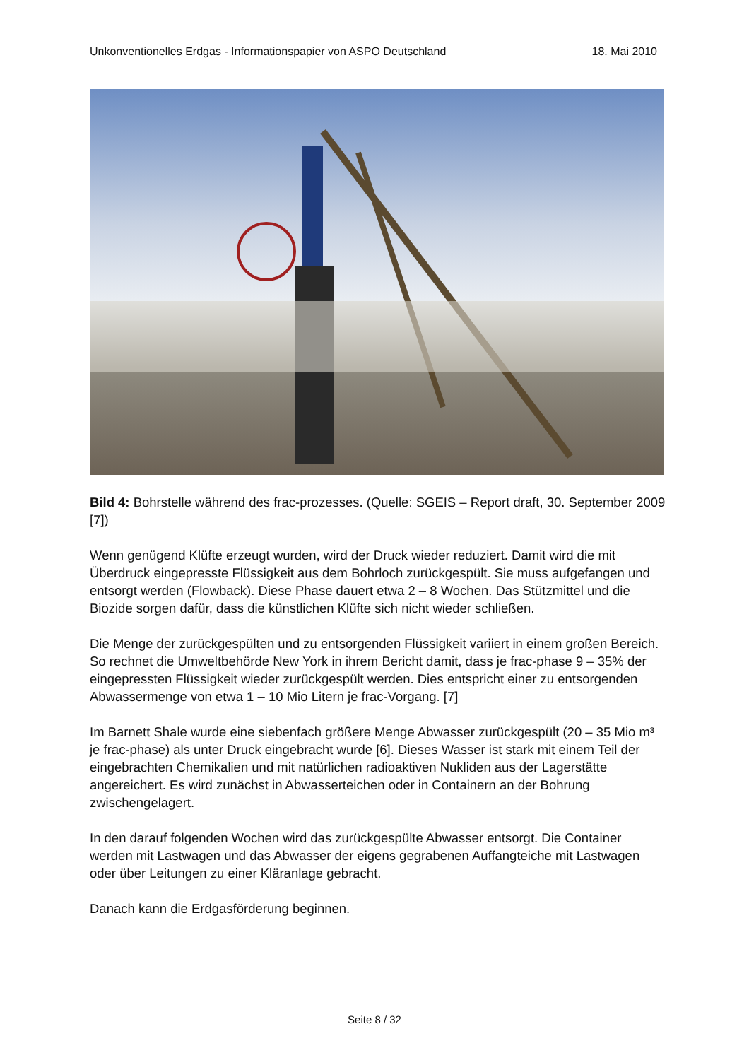Unkonventionelles Erdgas - Informationspapier von ASPO Deutschland 18. Mai 2010
Bild 4: Bohrstelle während des frac-prozesses. (Quelle: SGEIS – Report draft, 30. September 2009 [7])
Wenn genügend Klüfte erzeugt wurden, wird der Druck wieder reduziert. Damit wird die mit Überdruck eingepresste Flüssigkeit aus dem Bohrloch zurückgespült. Sie muss aufgefangen und entsorgt werden (Flowback). Diese Phase dauert etwa 2 – 8 Wochen. Das Stützmittel und die Biozide sorgen dafür, dass die künstlichen Klüfte sich nicht wieder schließen.
Die Menge der zurückgespülten und zu entsorgenden Flüssigkeit variiert in einem großen Bereich. So rechnet die Umweltbehörde New York in ihrem Bericht damit, dass je frac-phase 9 – 35% der eingepressten Flüssigkeit wieder zurückgespült werden. Dies entspricht einer zu entsorgenden Abwassermenge von etwa 1 – 10 Mio Litern je frac-Vorgang. [7]
Im Barnett Shale wurde eine siebenfach größere Menge Abwasser zurückgespült (20 – 35 Mio m³ je frac-phase) als unter Druck eingebracht wurde [6]. Dieses Wasser ist stark mit einem Teil der eingebrachten Chemikalien und mit natürlichen radioaktiven Nukliden aus der Lagerstätte angereichert. Es wird zunächst in Abwasserteichen oder in Containern an der Bohrung zwischengelagert.
In den darauf folgenden Wochen wird das zurückgespülte Abwasser entsorgt. Die Container werden mit Lastwagen und das Abwasser der eigens gegrabenen Auffangteiche mit Lastwagen oder über Leitungen zu einer Kläranlage gebracht.
Danach kann die Erdgasförderung beginnen.
Seite 8 / 32